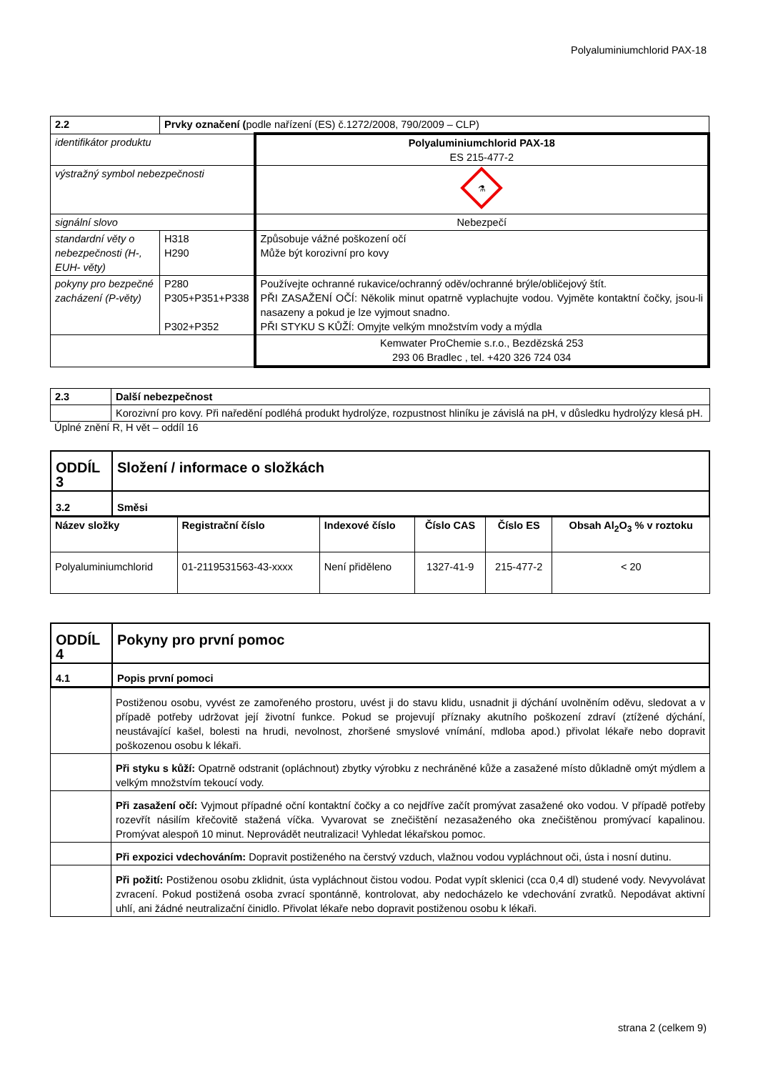Polyaluminiumchlorid PAX-18
| 2.2 | Prvky označení ( podle nařízení (ES) č.1272/2008, 790/2009 – CLP) | |
| identifikátor produktu | | Polyaluminiumchlorid PAX-18 ES 215-477-2 |
| výstražný symbol nebezpečnosti | | ⚗ |
| signální slovo | | Nebezpečí |
| standardní věty o nebezpečnosti (H-, EUH- věty) | H318 H290 | Způsobuje vážné poškození očí Může být korozivní pro kovy |
| pokyny pro bezpečné zacházení (P-věty) | P280 P305+P351+P338 P302+P352 | Používejte ochranné rukavice/ochranný oděv/ochranné brýle/obličejový štít. PŘI ZASAŽENÍ OČÍ: Několik minut opatrně vyplachujte vodou. Vyjměte kontaktní čočky, jsou-li nasazeny a pokud je lze vyjmout snadno. PŘI STYKU S KŮŽÍ: Omyjte velkým množstvím vody a mýdla |
| | | Kemwater ProChemie s.r.o., Bezdězská 253 293 06 Bradlec , tel. +420 326 724 034 |
| 2.3 | Další nebezpečnost |
| | Korozivní pro kovy. Při naředění podléhá produkt hydrolýze, rozpustnost hliníku je závislá na pH, v důsledku hydrolýzy klesá pH. |
Úplné znění R, H vět – oddíl 16
| ODDÍL 3 | Složení / informace o složkách |
| 3.2 | Směsi |
| Název složky | Registrační číslo | Indexové číslo | Číslo CAS | Číslo ES | Obsah Al<sub>2</sub>O<sub>3</sub> % v roztoku |
| --- | --- | --- | --- | --- | --- |
| Polyaluminiumchlorid | 01-2119531563-43-xxxx | Není přiděleno | 1327-41-9 | 215-477-2 | < 20 |
| ODDÍL 4 | Pokyny pro první pomoc |
| 4.1 | Popis první pomoci |
| | Postiženou osobu, vyvést ze zamořeného prostoru, uvést ji do stavu klidu, usnadnit ji dýchání uvolněním oděvu, sledovat a v případě potřeby udržovat její životní funkce. Pokud se projevují příznaky akutního poškození zdraví (ztížené dýchání, neustávající kašel, bolesti na hrudi, nevolnost, zhoršené smyslové vnímání, mdloba apod.) přivolat lékaře nebo dopravit poškozenou osobu k lékaři. |
| | Při styku s kůží: Opatrně odstranit (opláchnout) zbytky výrobku z nechráněné kůže a zasažené místo důkladně omýt mýdlem a velkým množstvím tekoucí vody. |
| | Při zasažení očí: Vyjmout případné oční kontaktní čočky a co nejdříve začít promývat zasažené oko vodou. V případě potřeby rozevřít násilím křečovitě stažená víčka. Vyvarovat se znečištění nezasaženého oka znečištěnou promývací kapalinou. Promývat alespoň 10 minut. Neprovádět neutralizaci! Vyhledat lékařskou pomoc. |
| | Při expozici vdechováním: Dopravit postiženého na čerstvý vzduch, vlažnou vodou vypláchnout oči, ústa i nosní dutinu. |
| | Při požití: Postiženou osobu zklidnit, ústa vypláchnout čistou vodou. Podat vypít sklenici (cca 0,4 dl) studené vody. Nevyvolávat zvracení. Pokud postižená osoba zvrací spontánně, kontrolovat, aby nedocházelo ke vdechování zvratků. Nepodávat aktivní uhlí, ani žádné neutralizační činidlo. Přivolat lékaře nebo dopravit postiženou osobu k lékaři. |
strana 2 (celkem 9)